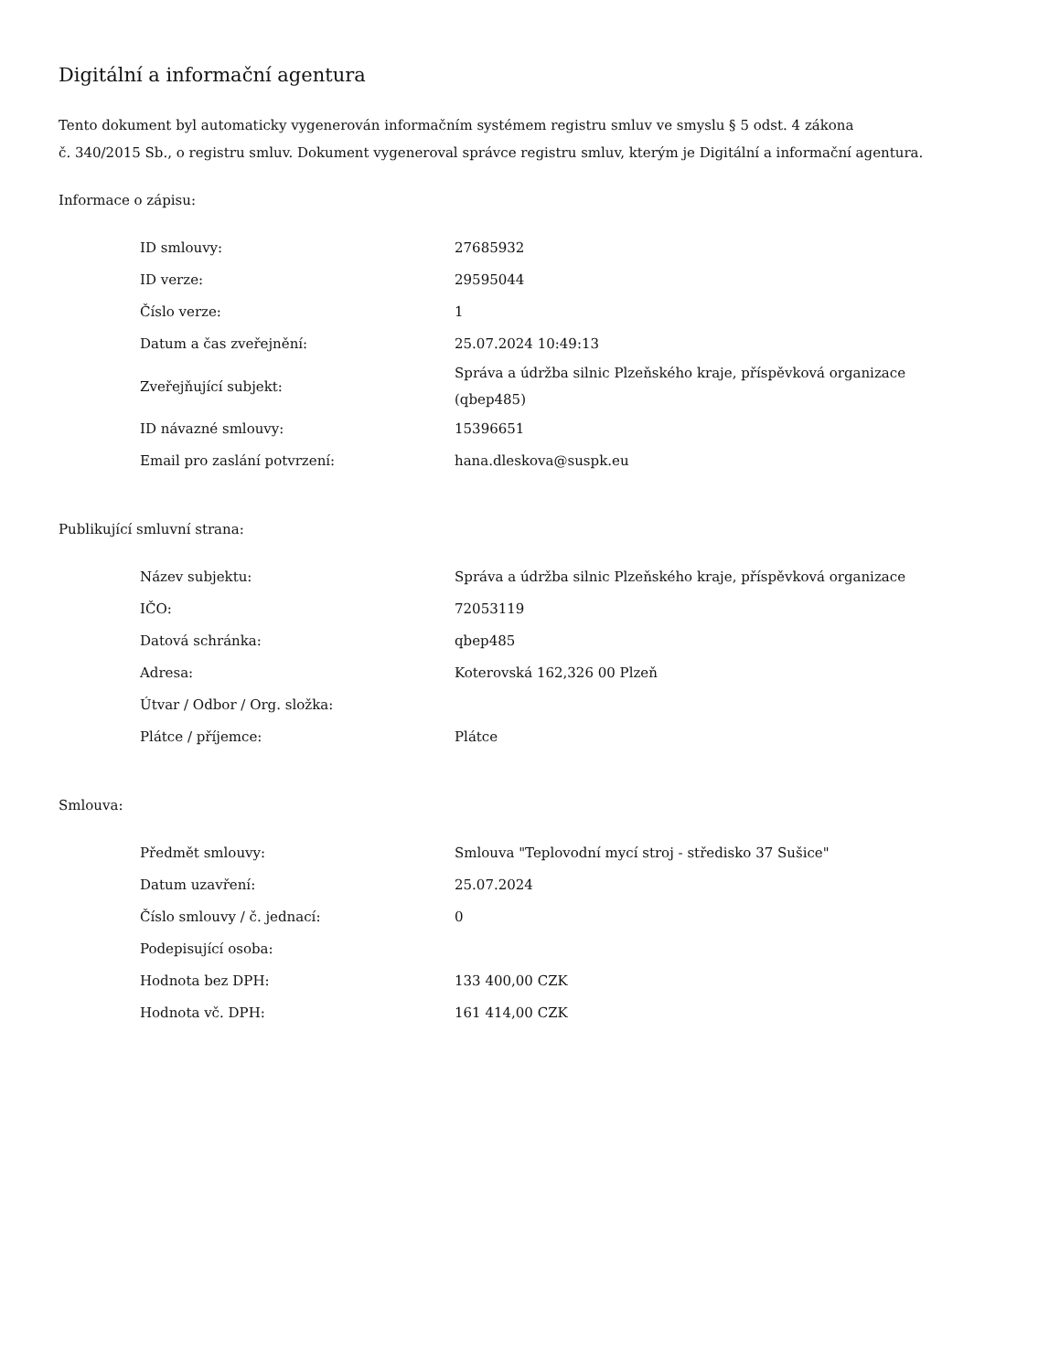Digitální a informační agentura
Tento dokument byl automaticky vygenerován informačním systémem registru smluv ve smyslu § 5 odst. 4 zákona
č. 340/2015 Sb., o registru smluv. Dokument vygeneroval správce registru smluv, kterým je Digitální a informační agentura.
Informace o zápisu:
| ID smlouvy: | 27685932 |
| ID verze: | 29595044 |
| Číslo verze: | 1 |
| Datum a čas zveřejnění: | 25.07.2024 10:49:13 |
| Zveřejňující subjekt: | Správa a údržba silnic Plzeňského kraje, příspěvková organizace (qbep485) |
| ID návazné smlouvy: | 15396651 |
| Email pro zaslání potvrzení: | hana.dleskova@suspk.eu |
Publikující smluvní strana:
| Název subjektu: | Správa a údržba silnic Plzeňského kraje, příspěvková organizace |
| IČO: | 72053119 |
| Datová schránka: | qbep485 |
| Adresa: | Koterovská 162,326 00 Plzeň |
| Útvar / Odbor / Org. složka: | |
| Plátce / příjemce: | Plátce |
Smlouva:
| Předmět smlouvy: | Smlouva "Teplovodní mycí stroj - středisko 37 Sušice" |
| Datum uzavření: | 25.07.2024 |
| Číslo smlouvy / č. jednací: | 0 |
| Podepisující osoba: | |
| Hodnota bez DPH: | 133 400,00 CZK |
| Hodnota vč. DPH: | 161 414,00 CZK |